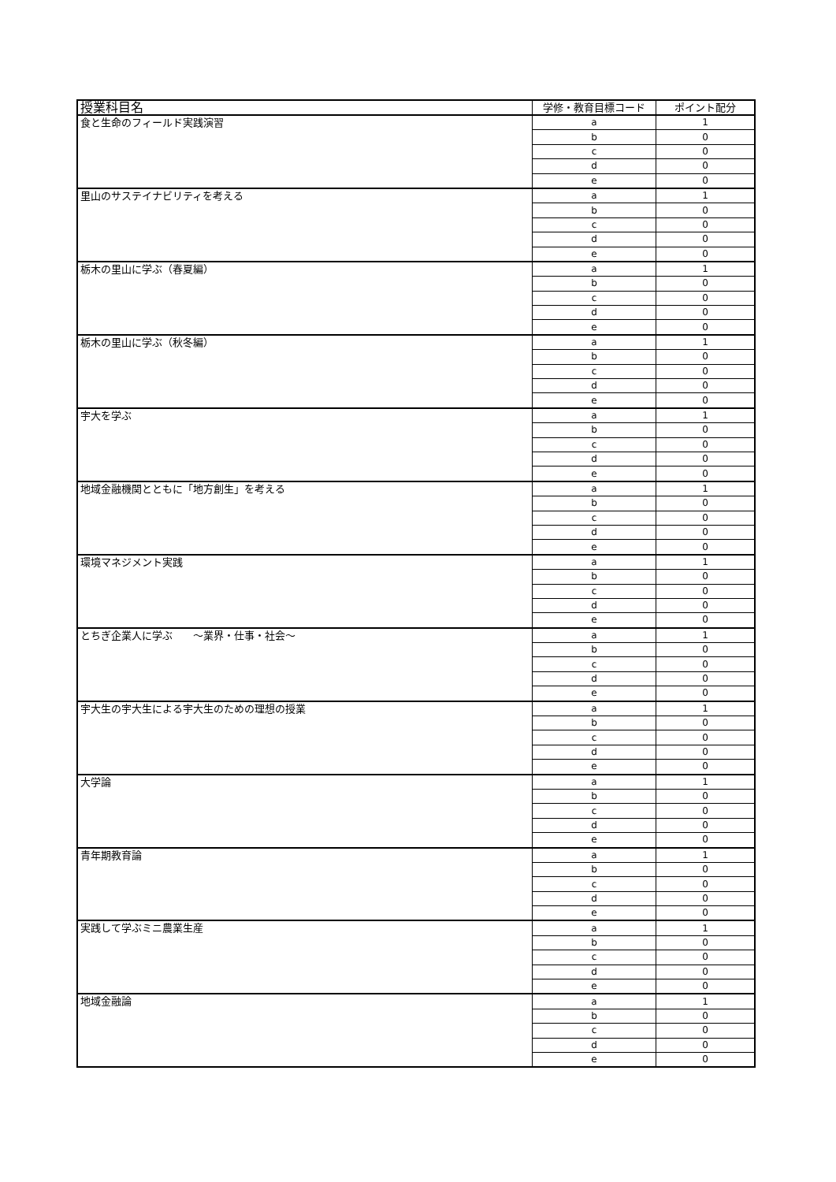| 授業科目名 | 学修・教育目標コード | ポイント配分 |
| --- | --- | --- |
| 食と生命のフィールド実践演習 | a | 1 |
| | b | 0 |
| | c | 0 |
| | d | 0 |
| | e | 0 |
| 里山のサステイナビリティを考える | a | 1 |
| | b | 0 |
| | c | 0 |
| | d | 0 |
| | e | 0 |
| 栃木の里山に学ぶ（春夏編） | a | 1 |
| | b | 0 |
| | c | 0 |
| | d | 0 |
| | e | 0 |
| 栃木の里山に学ぶ（秋冬編） | a | 1 |
| | b | 0 |
| | c | 0 |
| | d | 0 |
| | e | 0 |
| 宇大を学ぶ | a | 1 |
| | b | 0 |
| | c | 0 |
| | d | 0 |
| | e | 0 |
| 地域金融機関とともに「地方創生」を考える | a | 1 |
| | b | 0 |
| | c | 0 |
| | d | 0 |
| | e | 0 |
| 環境マネジメント実践 | a | 1 |
| | b | 0 |
| | c | 0 |
| | d | 0 |
| | e | 0 |
| とちぎ企業人に学ぶ ～業界・仕事・社会～ | a | 1 |
| | b | 0 |
| | c | 0 |
| | d | 0 |
| | e | 0 |
| 宇大生の宇大生による宇大生のための理想の授業 | a | 1 |
| | b | 0 |
| | c | 0 |
| | d | 0 |
| | e | 0 |
| 大学論 | a | 1 |
| | b | 0 |
| | c | 0 |
| | d | 0 |
| | e | 0 |
| 青年期教育論 | a | 1 |
| | b | 0 |
| | c | 0 |
| | d | 0 |
| | e | 0 |
| 実践して学ぶミニ農業生産 | a | 1 |
| | b | 0 |
| | c | 0 |
| | d | 0 |
| | e | 0 |
| 地域金融論 | a | 1 |
| | b | 0 |
| | c | 0 |
| | d | 0 |
| | e | 0 |